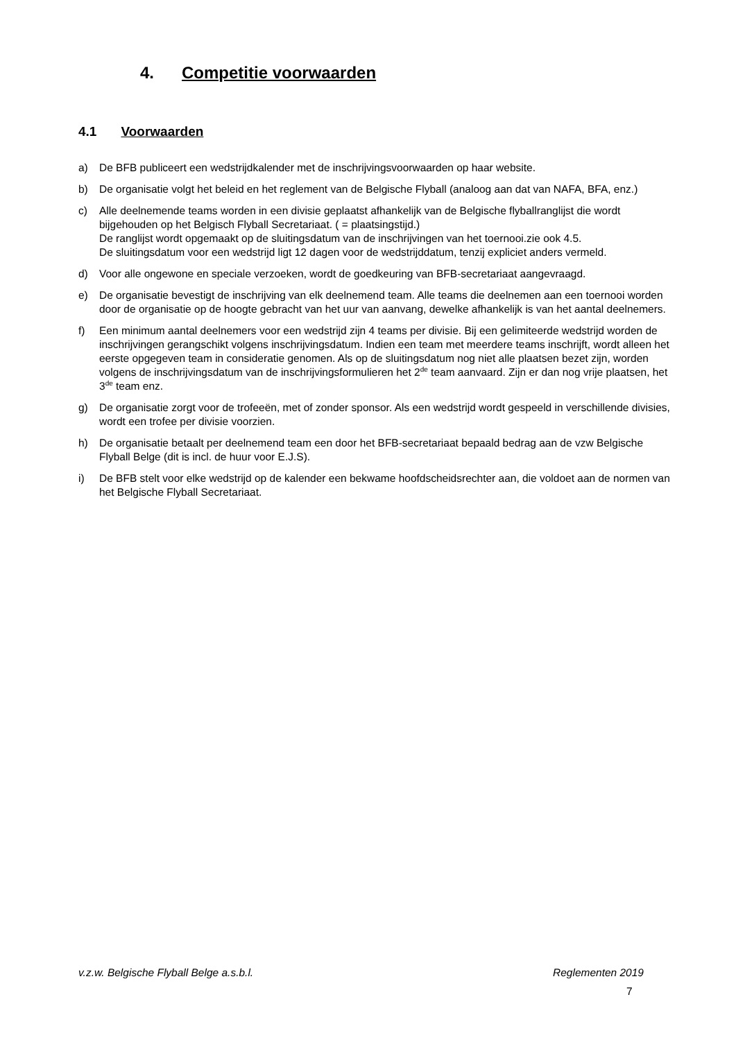4. Competitie voorwaarden
4.1 Voorwaarden
a) De BFB publiceert een wedstrijdkalender met de inschrijvingsvoorwaarden op haar website.
b) De organisatie volgt het beleid en het reglement van de Belgische Flyball (analoog aan dat van NAFA, BFA, enz.)
c) Alle deelnemende teams worden in een divisie geplaatst afhankelijk van de Belgische flyballranglijst die wordt bijgehouden op het Belgisch Flyball Secretariaat. ( = plaatsingstijd.)
De ranglijst wordt opgemaakt op de sluitingsdatum van de inschrijvingen van het toernooi.zie ook 4.5.
De sluitingsdatum voor een wedstrijd ligt 12 dagen voor de wedstrijddatum, tenzij expliciet anders vermeld.
d) Voor alle ongewone en speciale verzoeken, wordt de goedkeuring van BFB-secretariaat aangevraagd.
e) De organisatie bevestigt de inschrijving van elk deelnemend team. Alle teams die deelnemen aan een toernooi worden door de organisatie op de hoogte gebracht van het uur van aanvang, dewelke afhankelijk is van het aantal deelnemers.
f) Een minimum aantal deelnemers voor een wedstrijd zijn 4 teams per divisie. Bij een gelimiteerde wedstrijd worden de inschrijvingen gerangschikt volgens inschrijvingsdatum. Indien een team met meerdere teams inschrijft, wordt alleen het eerste opgegeven team in consideratie genomen. Als op de sluitingsdatum nog niet alle plaatsen bezet zijn, worden volgens de inschrijvingsdatum van de inschrijvingsformulieren het 2<sup>de</sup> team aanvaard. Zijn er dan nog vrije plaatsen, het 3<sup>de</sup> team enz.
g) De organisatie zorgt voor de trofeeën, met of zonder sponsor. Als een wedstrijd wordt gespeeld in verschillende divisies, wordt een trofee per divisie voorzien.
h) De organisatie betaalt per deelnemend team een door het BFB-secretariaat bepaald bedrag aan de vzw Belgische Flyball Belge (dit is incl. de huur voor E.J.S).
i) De BFB stelt voor elke wedstrijd op de kalender een bekwame hoofdscheidsrechter aan, die voldoet aan de normen van het Belgische Flyball Secretariaat.
v.z.w. Belgische Flyball Belge a.s.b.l. Reglementen 2019
7